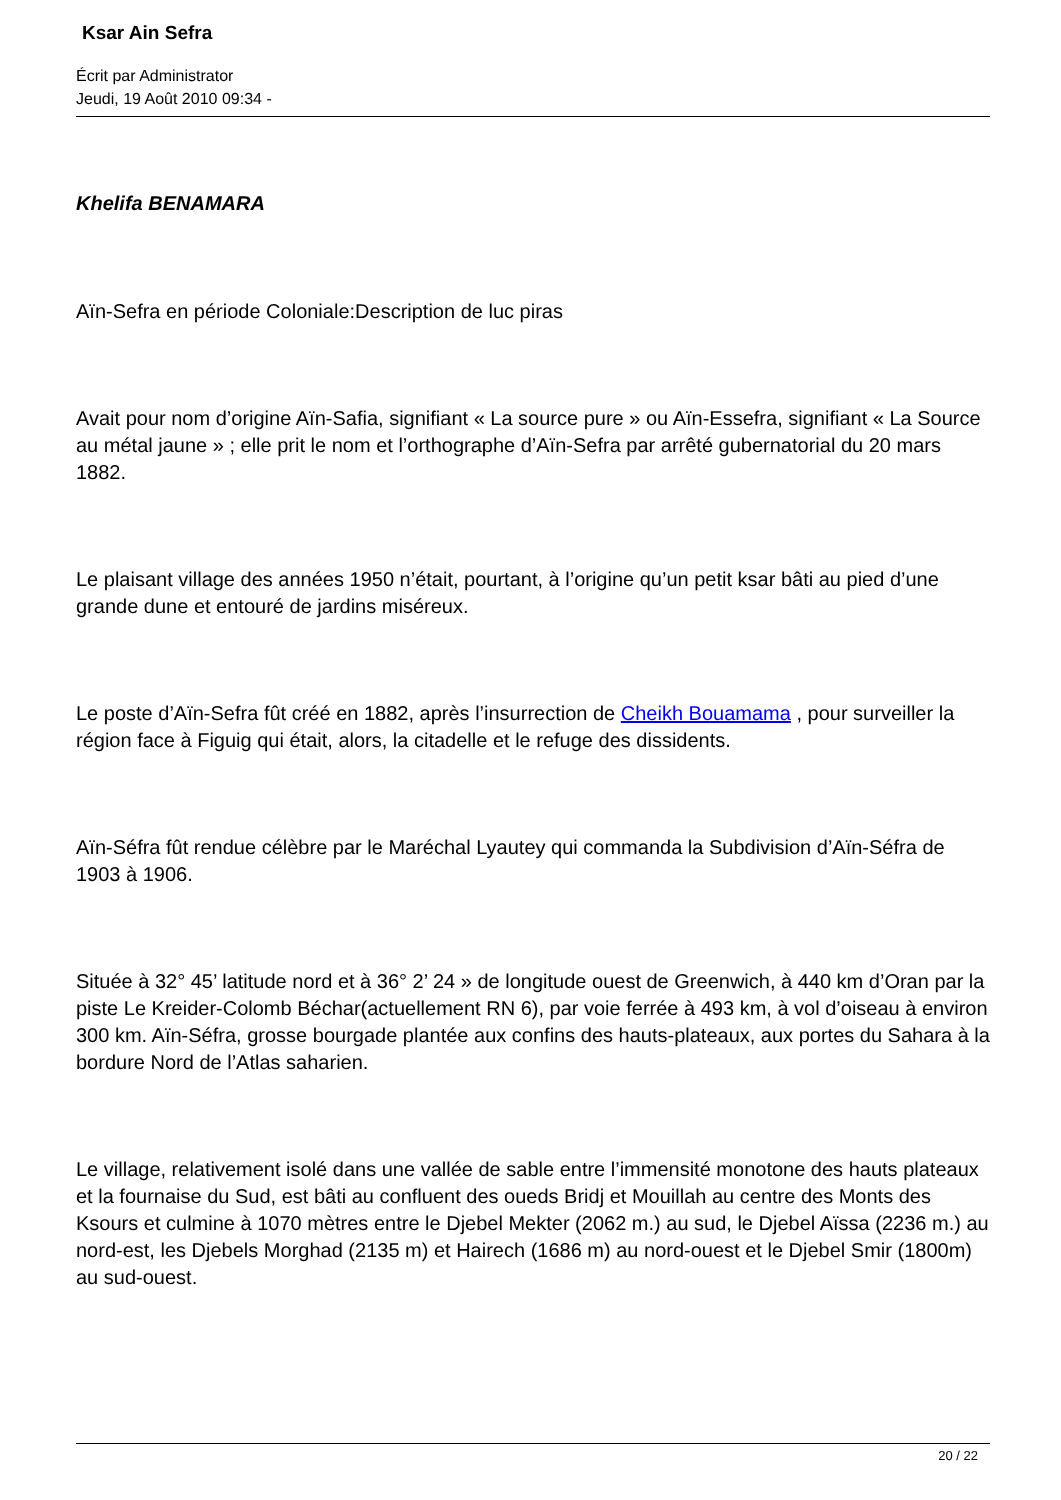Ksar Ain Sefra
Écrit par Administrator
Jeudi, 19 Août 2010 09:34 -
Khelifa BENAMARA
Aïn-Sefra en période Coloniale:Description de luc piras
Avait pour nom d’origine Aïn-Safia, signifiant « La source pure » ou Aïn-Essefra, signifiant « La Source au métal jaune » ; elle prit le nom et l’orthographe d’Aïn-Sefra par arrêté gubernatorial du 20 mars 1882.
Le plaisant village des années 1950 n’était, pourtant, à l’origine qu’un petit ksar bâti au pied d’une grande dune et entouré de jardins miséreux.
Le poste d’Aïn-Sefra fût créé en 1882, après l’insurrection de Cheikh Bouamama , pour surveiller la région face à Figuig qui était, alors, la citadelle et le refuge des dissidents.
Aïn-Séfra fût rendue célèbre par le Maréchal Lyautey qui commanda la Subdivision d’Aïn-Séfra de 1903 à 1906.
Située à 32° 45’ latitude nord et à 36° 2’ 24 » de longitude ouest de Greenwich, à 440 km d’Oran par la piste Le Kreider-Colomb Béchar(actuellement RN 6), par voie ferrée à 493 km, à vol d’oiseau à environ 300 km. Aïn-Séfra, grosse bourgade plantée aux confins des hauts-plateaux, aux portes du Sahara à la bordure Nord de l’Atlas saharien.
Le village, relativement isolé dans une vallée de sable entre l’immensité monotone des hauts plateaux et la fournaise du Sud, est bâti au confluent des oueds Bridj et Mouillah au centre des Monts des Ksours et culmine à 1070 mètres entre le Djebel Mekter (2062 m.) au sud, le Djebel Aïssa (2236 m.) au nord-est, les Djebels Morghad (2135 m) et Hairech (1686 m) au nord-ouest et le Djebel Smir (1800m) au sud-ouest.
20 / 22